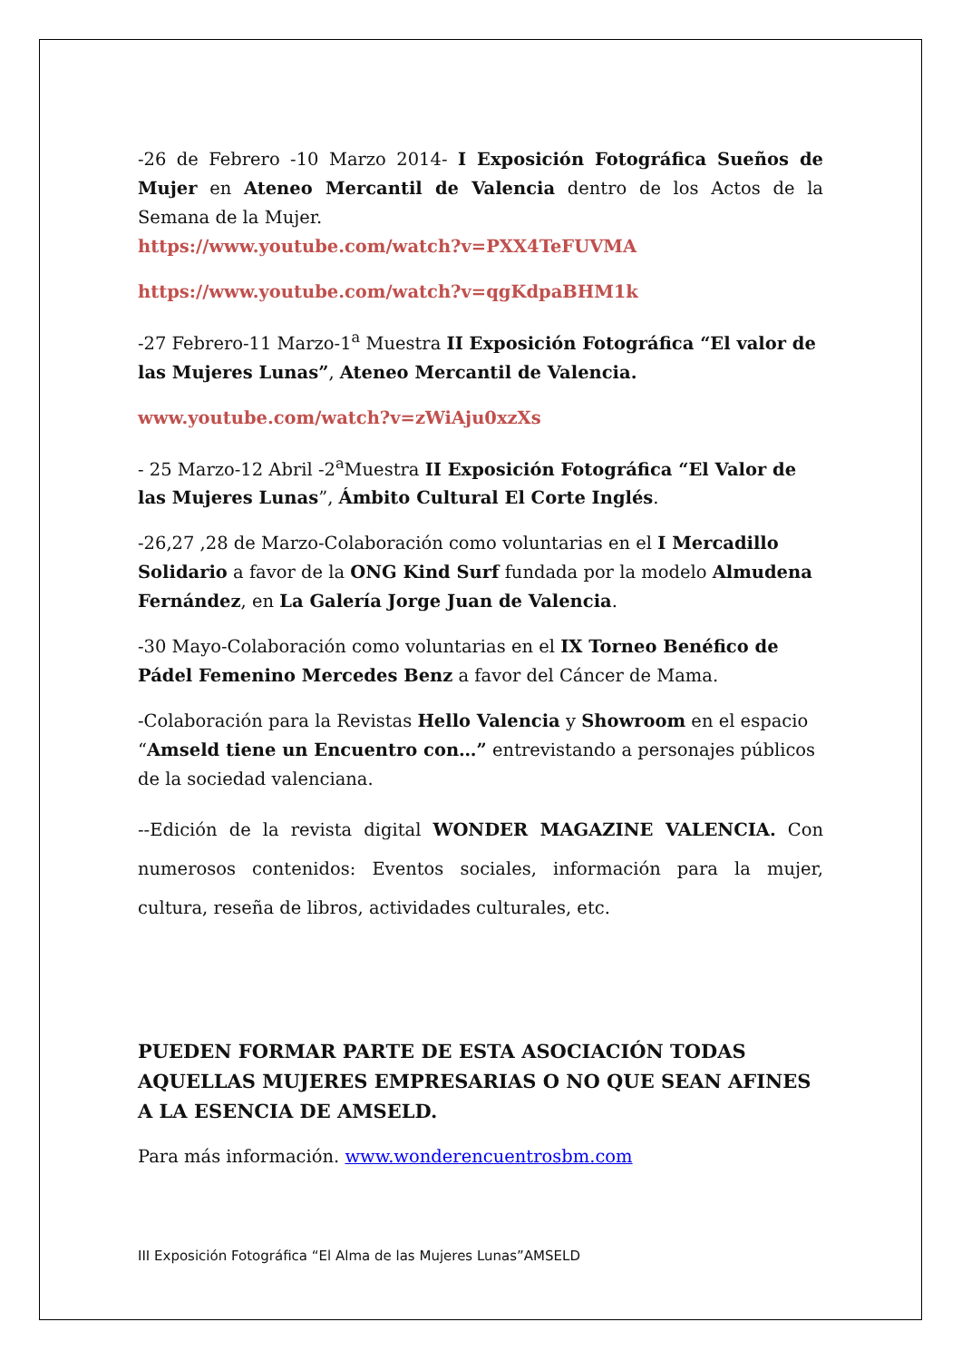-26 de Febrero -10 Marzo 2014- I Exposición Fotográfica Sueños de Mujer en Ateneo Mercantil de Valencia dentro de los Actos de la Semana de la Mujer.
https://www.youtube.com/watch?v=PXX4TeFUVMA
https://www.youtube.com/watch?v=qgKdpaBHM1k
-27 Febrero-11 Marzo-1<sup>a</sup> Muestra II Exposición Fotográfica “El valor de las Mujeres Lunas”, Ateneo Mercantil de Valencia.
www.youtube.com/watch?v=zWiAju0xzXs
- 25 Marzo-12 Abril -2<sup>a</sup>Muestra II Exposición Fotográfica “El Valor de las Mujeres Lunas”, Ámbito Cultural El Corte Inglés.
-26,27 ,28 de Marzo-Colaboración como voluntarias en el I Mercadillo Solidario a favor de la ONG Kind Surf fundada por la modelo Almudena Fernández, en La Galería Jorge Juan de Valencia.
-30 Mayo-Colaboración como voluntarias en el IX Torneo Benéfico de Pádel Femenino Mercedes Benz a favor del Cáncer de Mama.
-Colaboración para la Revistas Hello Valencia y Showroom en el espacio “Amseld tiene un Encuentro con…” entrevistando a personajes públicos de la sociedad valenciana.
--Edición de la revista digital WONDER MAGAZINE VALENCIA. Con numerosos contenidos: Eventos sociales, información para la mujer, cultura, reseña de libros, actividades culturales, etc.
PUEDEN FORMAR PARTE DE ESTA ASOCIACIÓN TODAS AQUELLAS MUJERES EMPRESARIAS O NO QUE SEAN AFINES A LA ESENCIA DE AMSELD.
Para más información. www.wonderencuentrosbm.com
III Exposición Fotográfica “El Alma de las Mujeres Lunas”AMSELD